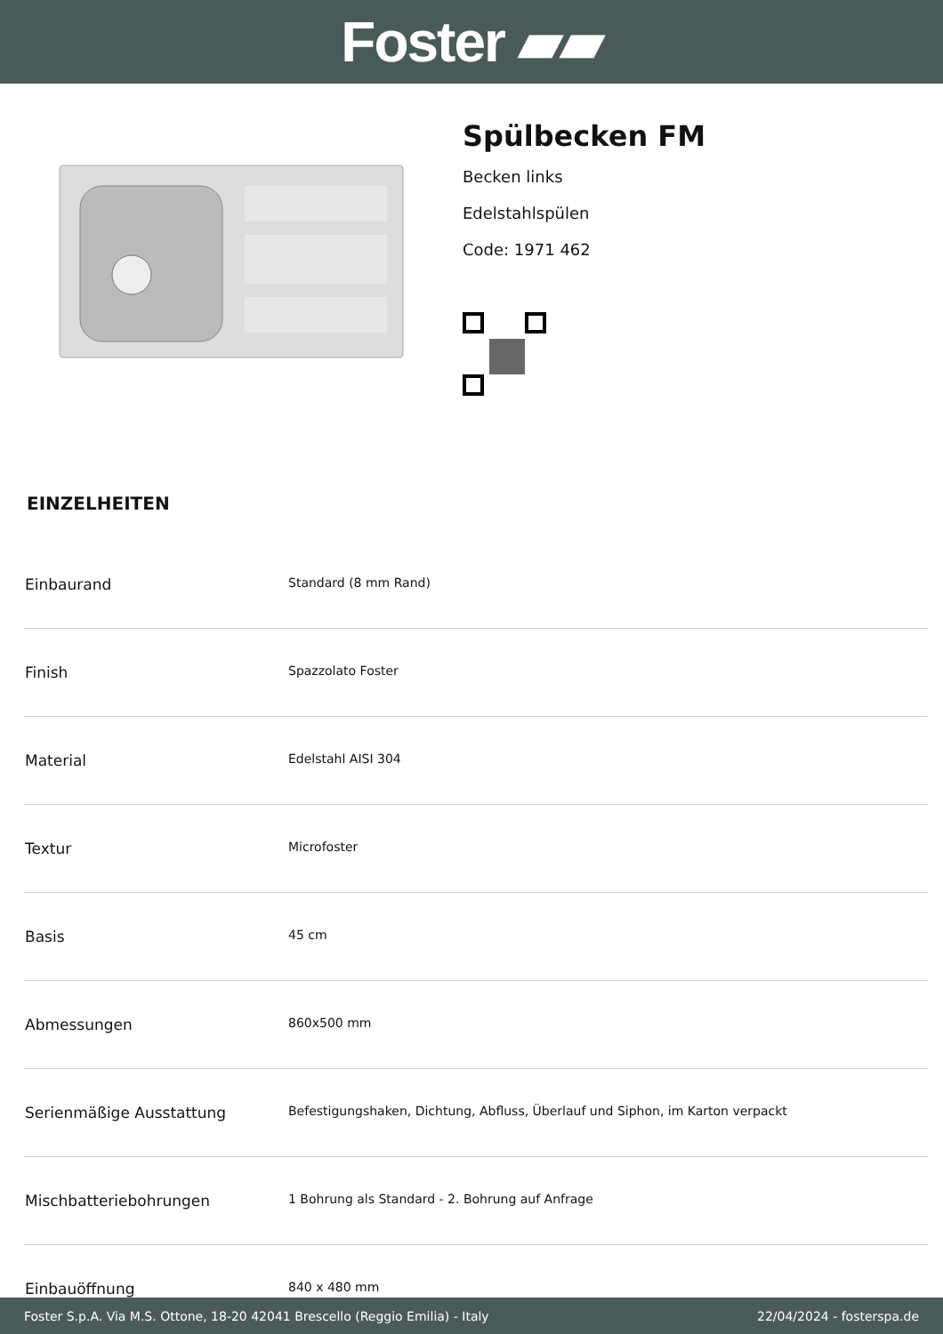Foster ▰▰
Spülbecken FM
Becken links
Edelstahlspülen
Code: 1971 462
EINZELHEITEN
| Einbaurand | Standard (8 mm Rand) |
| Finish | Spazzolato Foster |
| Material | Edelstahl AISI 304 |
| Textur | Microfoster |
| Basis | 45 cm |
| Abmessungen | 860x500 mm |
| Serienmäßige Ausstattung | Befestigungshaken, Dichtung, Abfluss, Überlauf und Siphon, im Karton verpackt |
| Mischbatteriebohrungen | 1 Bohrung als Standard - 2. Bohrung auf Anfrage |
| Einbauöffnung | 840 x 480 mm |
Foster S.p.A. Via M.S. Ottone, 18-20 42041 Brescello (Reggio Emilia) - Italy 22/04/2024 - fosterspa.de